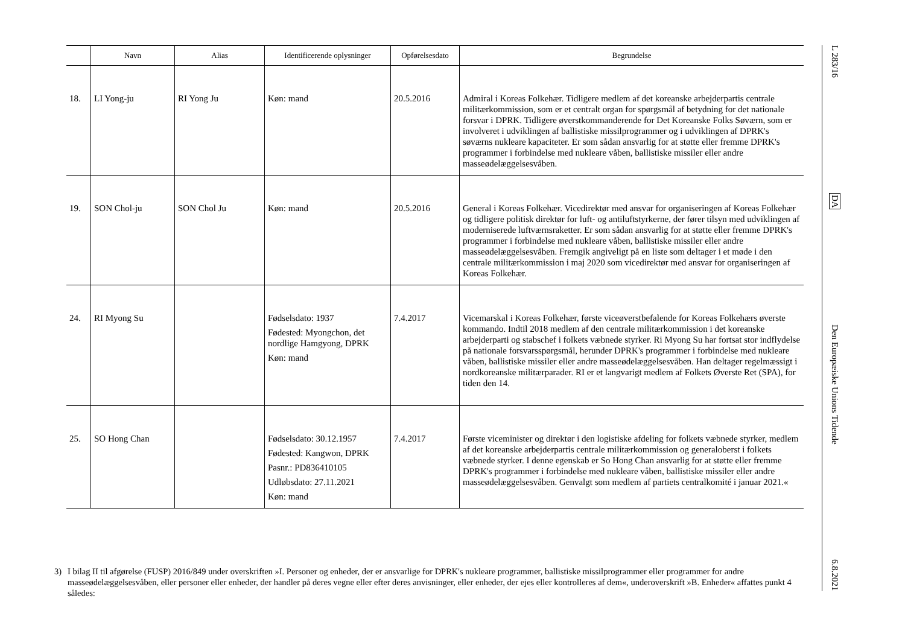| | Navn | Alias | Identificerende oplysninger | Opførelsesdato | Begrundelse |
| --- | --- | --- | --- | --- | --- |
| 18. | LI Yong-ju | RI Yong Ju | Køn: mand | 20.5.2016 | Admiral i Koreas Folkehær. Tidligere medlem af det koreanske arbejderpartis centrale militærkommission, som er et centralt organ for spørgsmål af betydning for det nationale forsvar i DPRK. Tidligere øverstkommanderende for Det Koreanske Folks Søværn, som er involveret i udviklingen af ballistiske missilprogrammer og i udviklingen af DPRK's søværns nukleare kapaciteter. Er som sådan ansvarlig for at støtte eller fremme DPRK's programmer i forbindelse med nukleare våben, ballistiske missiler eller andre masseødelæggelsesvåben. |
| 19. | SON Chol-ju | SON Chol Ju | Køn: mand | 20.5.2016 | General i Koreas Folkehær. Vicedirektør med ansvar for organiseringen af Koreas Folkehær og tidligere politisk direktør for luft- og antiluftstyrkerne, der fører tilsyn med udviklingen af moderniserede luftværnsraketter. Er som sådan ansvarlig for at støtte eller fremme DPRK's programmer i forbindelse med nukleare våben, ballistiske missiler eller andre masseødelæggelsesvåben. Fremgik angiveligt på en liste som deltager i et møde i den centrale militærkommission i maj 2020 som vicedirektør med ansvar for organiseringen af Koreas Folkehær. |
| 24. | RI Myong Su | | Fødselsdato: 1937 Fødested: Myongchon, det nordlige Hamgyong, DPRK Køn: mand | 7.4.2017 | Vicemarskal i Koreas Folkehær, første viceøverstbefalende for Koreas Folkehærs øverste kommando. Indtil 2018 medlem af den centrale militærkommission i det koreanske arbejderparti og stabschef i folkets væbnede styrker. Ri Myong Su har fortsat stor indflydelse på nationale forsvarsspørgsmål, herunder DPRK's programmer i forbindelse med nukleare våben, ballistiske missiler eller andre masseødelæggelsesvåben. Han deltager regelmæssigt i nordkoreanske militærparader. RI er et langvarigt medlem af Folkets Øverste Ret (SPA), for tiden den 14. |
| 25. | SO Hong Chan | | Fødselsdato: 30.12.1957 Fødested: Kangwon, DPRK Pasnr.: PD836410105 Udløbsdato: 27.11.2021 Køn: mand | 7.4.2017 | Første viceminister og direktør i den logistiske afdeling for folkets væbnede styrker, medlem af det koreanske arbejderpartis centrale militærkommission og generaloberst i folkets væbnede styrker. I denne egenskab er So Hong Chan ansvarlig for at støtte eller fremme DPRK's programmer i forbindelse med nukleare våben, ballistiske missiler eller andre masseødelæggelsesvåben. Genvalgt som medlem af partiets centralkomité i januar 2021.« |
3) I bilag II til afgørelse (FUSP) 2016/849 under overskriften »I. Personer og enheder, der er ansvarlige for DPRK's nukleare programmer, ballistiske missilprogrammer eller programmer for andre masseødelæggelsesvåben, eller personer eller enheder, der handler på deres vegne eller efter deres anvisninger, eller enheder, der ejes eller kontrolleres af dem«, underoverskrift »B. Enheder« affattes punkt 4 således:
L 283/16
DA
Den Europæiske Unions Tidende
6.8.2021